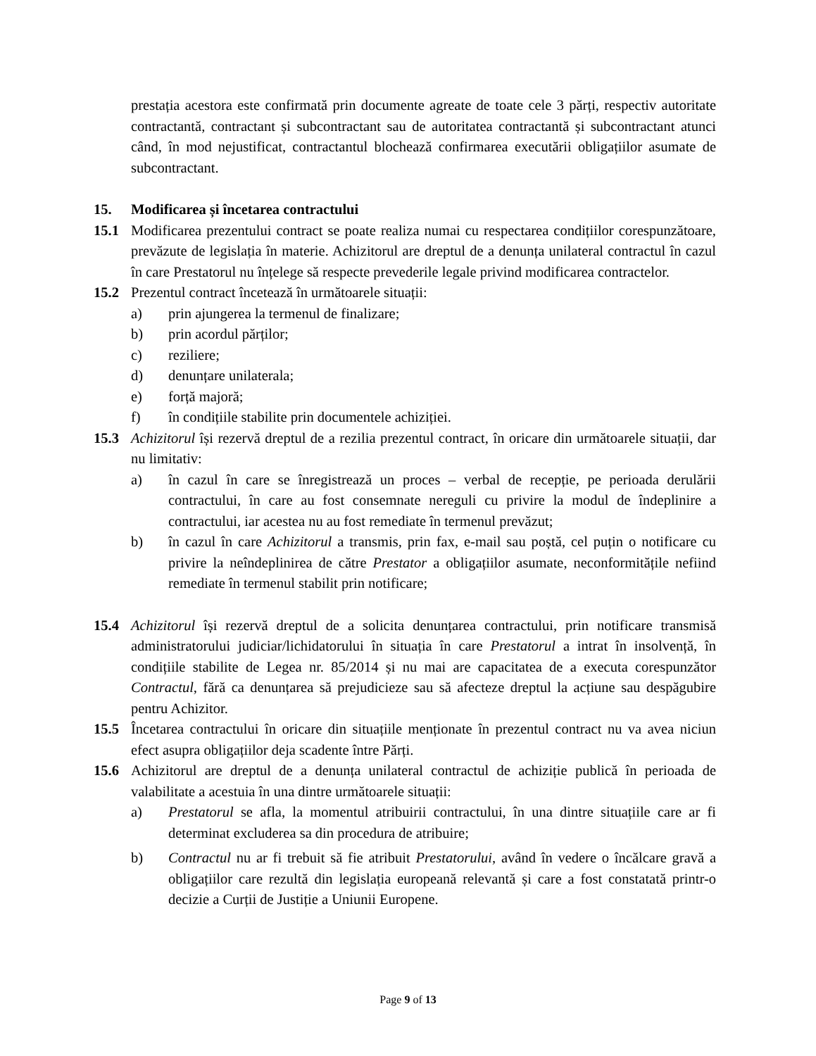prestația acestora este confirmată prin documente agreate de toate cele 3 părți, respectiv autoritate contractantă, contractant și subcontractant sau de autoritatea contractantă și subcontractant atunci când, în mod nejustificat, contractantul blochează confirmarea executării obligațiilor asumate de subcontractant.
15. Modificarea și încetarea contractului
15.1 Modificarea prezentului contract se poate realiza numai cu respectarea condițiilor corespunzătoare, prevăzute de legislația în materie. Achizitorul are dreptul de a denunța unilateral contractul în cazul în care Prestatorul nu înțelege să respecte prevederile legale privind modificarea contractelor.
15.2 Prezentul contract încetează în următoarele situații:
a) prin ajungerea la termenul de finalizare;
b) prin acordul părților;
c) reziliere;
d) denunțare unilaterala;
e) forță majoră;
f) în condițiile stabilite prin documentele achiziției.
15.3 Achizitorul își rezervă dreptul de a rezilia prezentul contract, în oricare din următoarele situații, dar nu limitativ:
a) în cazul în care se înregistrează un proces – verbal de recepție, pe perioada derulării contractului, în care au fost consemnate nereguli cu privire la modul de îndeplinire a contractului, iar acestea nu au fost remediate în termenul prevăzut;
b) în cazul în care Achizitorul a transmis, prin fax, e-mail sau poștă, cel puțin o notificare cu privire la neîndeplinirea de către Prestator a obligațiilor asumate, neconformitățile nefiind remediate în termenul stabilit prin notificare;
15.4 Achizitorul își rezervă dreptul de a solicita denunțarea contractului, prin notificare transmisă administratorului judiciar/lichidatorului în situația în care Prestatorul a intrat în insolvență, în condițiile stabilite de Legea nr. 85/2014 și nu mai are capacitatea de a executa corespunzător Contractul, fără ca denunțarea să prejudicieze sau să afecteze dreptul la acțiune sau despăgubire pentru Achizitor.
15.5 Încetarea contractului în oricare din situațiile menționate în prezentul contract nu va avea niciun efect asupra obligațiilor deja scadente între Părți.
15.6 Achizitorul are dreptul de a denunța unilateral contractul de achiziție publică în perioada de valabilitate a acestuia în una dintre următoarele situații:
a) Prestatorul se afla, la momentul atribuirii contractului, în una dintre situațiile care ar fi determinat excluderea sa din procedura de atribuire;
b) Contractul nu ar fi trebuit să fie atribuit Prestatorului, având în vedere o încălcare gravă a obligațiilor care rezultă din legislația europeană relevantă și care a fost constatată printr-o decizie a Curții de Justiție a Uniunii Europene.
Page 9 of 13